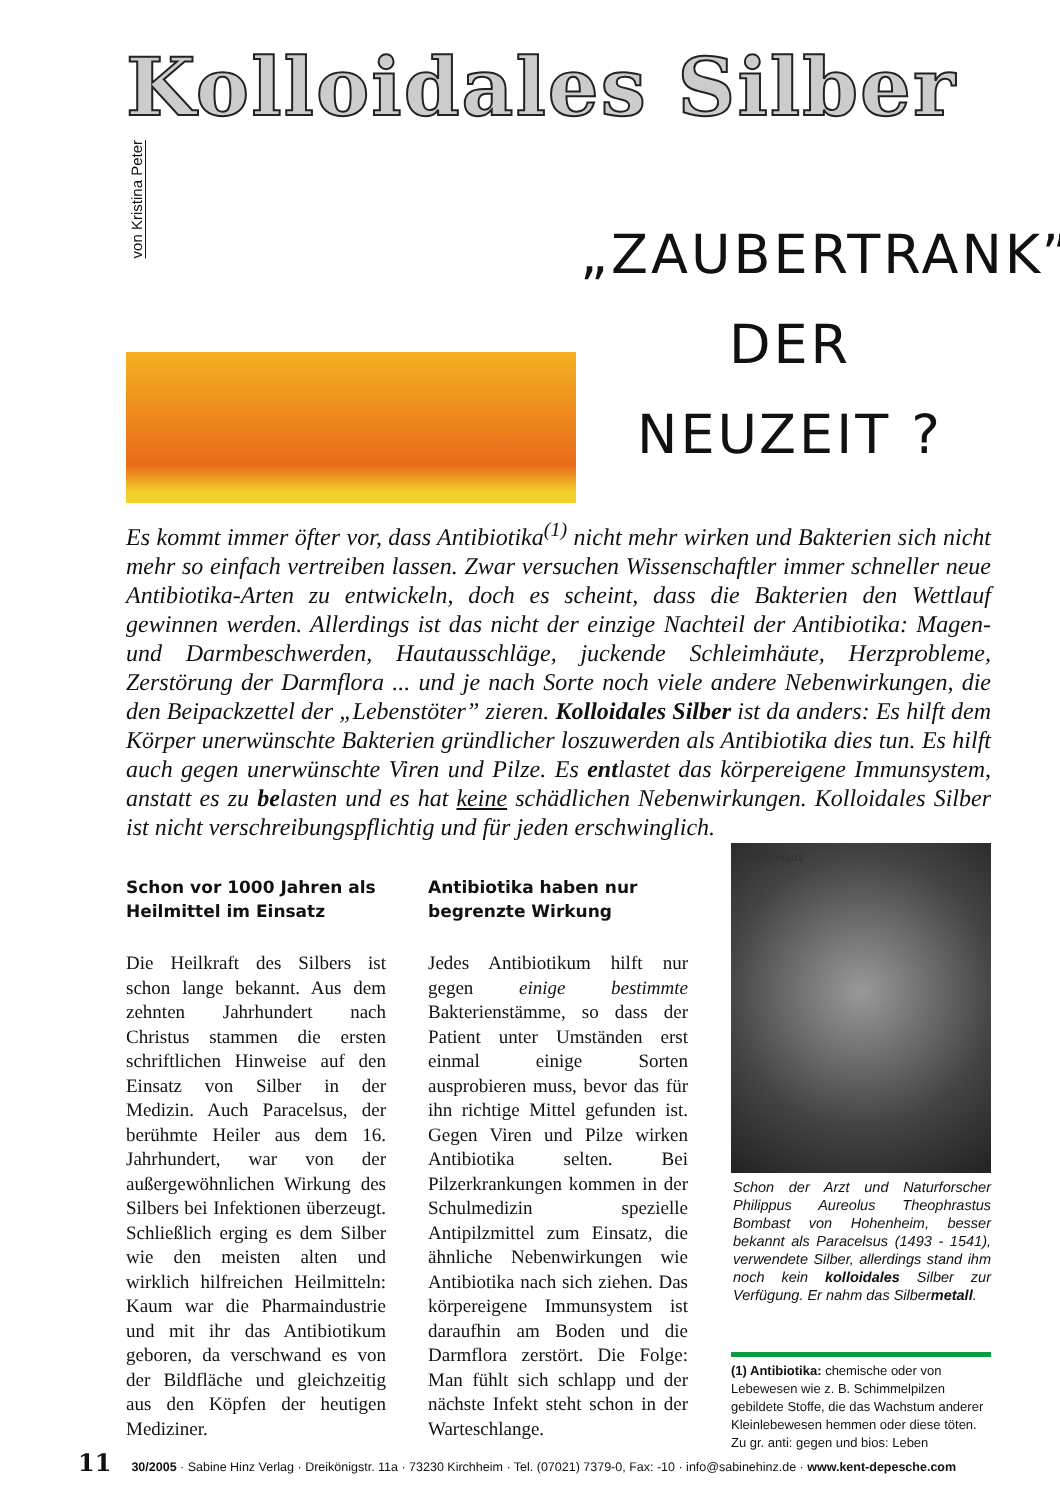Kolloidales Silber
von Kristina Peter
„ZAUBERTRANK”
DER
NEUZEIT ?
Es kommt immer öfter vor, dass Antibiotika<sup>(1)</sup> nicht mehr wirken und Bakterien sich nicht mehr so einfach vertreiben lassen. Zwar versuchen Wissenschaftler immer schneller neue Antibiotika-Arten zu entwickeln, doch es scheint, dass die Bakterien den Wettlauf gewinnen werden. Allerdings ist das nicht der einzige Nachteil der Antibiotika: Magen- und Darmbeschwerden, Hautausschläge, juckende Schleimhäute, Herzprobleme, Zerstörung der Darmflora ... und je nach Sorte noch viele andere Nebenwirkungen, die den Beipackzettel der „Lebenstöter” zieren. Kolloidales Silber ist da anders: Es hilft dem Körper unerwünschte Bakterien gründlicher loszuwerden als Antibiotika dies tun. Es hilft auch gegen unerwünschte Viren und Pilze. Es entlastet das körpereigene Immunsystem, anstatt es zu belasten und es hat keine schädlichen Nebenwirkungen. Kolloidales Silber ist nicht verschreibungspflichtig und für jeden erschwinglich.
Schon vor 1000 Jahren als Heilmittel im Einsatz
Die Heilkraft des Silbers ist schon lange bekannt. Aus dem zehnten Jahrhundert nach Christus stammen die ersten schriftlichen Hinweise auf den Einsatz von Silber in der Medizin. Auch Paracelsus, der berühmte Heiler aus dem 16. Jahrhundert, war von der außergewöhnlichen Wirkung des Silbers bei Infektionen überzeugt. Schließlich erging es dem Silber wie den meisten alten und wirklich hilfreichen Heilmitteln: Kaum war die Pharmaindustrie und mit ihr das Antibiotikum geboren, da verschwand es von der Bildfläche und gleichzeitig aus den Köpfen der heutigen Mediziner.
Antibiotika haben nur begrenzte Wirkung
Jedes Antibiotikum hilft nur gegen einige bestimmte Bakterienstämme, so dass der Patient unter Umständen erst einmal einige Sorten ausprobieren muss, bevor das für ihn richtige Mittel gefunden ist. Gegen Viren und Pilze wirken Antibiotika selten. Bei Pilzerkrankungen kommen in der Schulmedizin spezielle Antipilzmittel zum Einsatz, die ähnliche Nebenwirkungen wie Antibiotika nach sich ziehen. Das körpereigene Immunsystem ist daraufhin am Boden und die Darmflora zerstört. Die Folge: Man fühlt sich schlapp und der nächste Infekt steht schon in der Warteschlange.
Paracelsus
Schon der Arzt und Naturforscher Philippus Aureolus Theophrastus Bombast von Hohenheim, besser bekannt als Paracelsus (1493 - 1541), verwendete Silber, allerdings stand ihm noch kein kolloidales Silber zur Verfügung. Er nahm das Silbermetall.
(1) Antibiotika: chemische oder von Lebewesen wie z. B. Schimmelpilzen gebildete Stoffe, die das Wachstum anderer Kleinlebewesen hemmen oder diese töten. Zu gr. anti: gegen und bios: Leben
11 30/2005 · Sabine Hinz Verlag · Dreikönigstr. 11a · 73230 Kirchheim · Tel. (07021) 7379-0, Fax: -10 · info@sabinehinz.de · www.kent-depesche.com